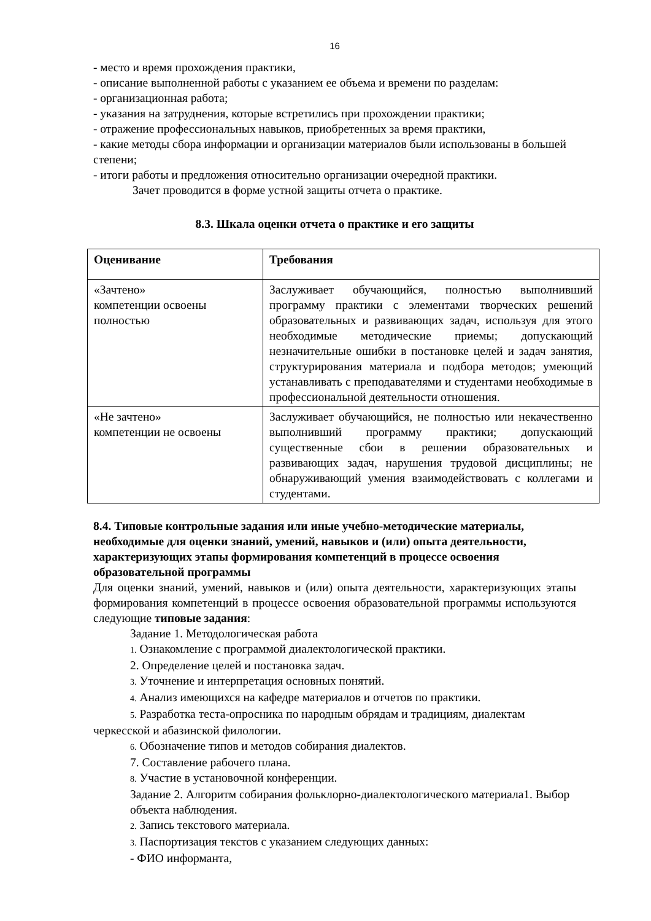16
- место и время прохождения практики,
- описание выполненной работы с указанием ее объема и времени по разделам:
- организационная работа;
- указания на затруднения, которые встретились при прохождении практики;
- отражение профессиональных навыков, приобретенных за время практики,
- какие методы сбора информации и организации материалов были использованы в большей степени;
- итоги работы и предложения относительно организации очередной практики.
Зачет проводится в форме устной защиты отчета о практике.
8.3. Шкала оценки отчета о практике и его защиты
| Оценивание | Требования |
| --- | --- |
| «Зачтено» компетенции освоены полностью | Заслуживает обучающийся, полностью выполнивший программу практики с элементами творческих решений образовательных и развивающих задач, используя для этого необходимые методические приемы; допускающий незначительные ошибки в постановке целей и задач занятия, структурирования материала и подбора методов; умеющий устанавливать с преподавателями и студентами необходимые в профессиональной деятельности отношения. |
| «Не зачтено» компетенции не освоены | Заслуживает обучающийся, не полностью или некачественно выполнивший программу практики; допускающий существенные сбои в решении образовательных и развивающих задач, нарушения трудовой дисциплины; не обнаруживающий умения взаимодействовать с коллегами и студентами. |
8.4. Типовые контрольные задания или иные учебно-методические материалы, необходимые для оценки знаний, умений, навыков и (или) опыта деятельности, характеризующих этапы формирования компетенций в процессе освоения образовательной программы
Для оценки знаний, умений, навыков и (или) опыта деятельности, характеризующих этапы формирования компетенций в процессе освоения образовательной программы используются следующие типовые задания:
Задание 1. Методологическая работа
1. Ознакомление с программой диалектологической практики.
2. Определение целей и постановка задач.
3. Уточнение и интерпретация основных понятий.
4. Анализ имеющихся на кафедре материалов и отчетов по практики.
5. Разработка теста-опросника по народным обрядам и традициям, диалектам черкесской и абазинской филологии.
6. Обозначение типов и методов собирания диалектов.
7. Составление рабочего плана.
8. Участие в установочной конференции.
Задание 2. Алгоритм собирания фольклорно-диалектологического материала1. Выбор объекта наблюдения.
2. Запись текстового материала.
3. Паспортизация текстов с указанием следующих данных:
- ФИО информанта,